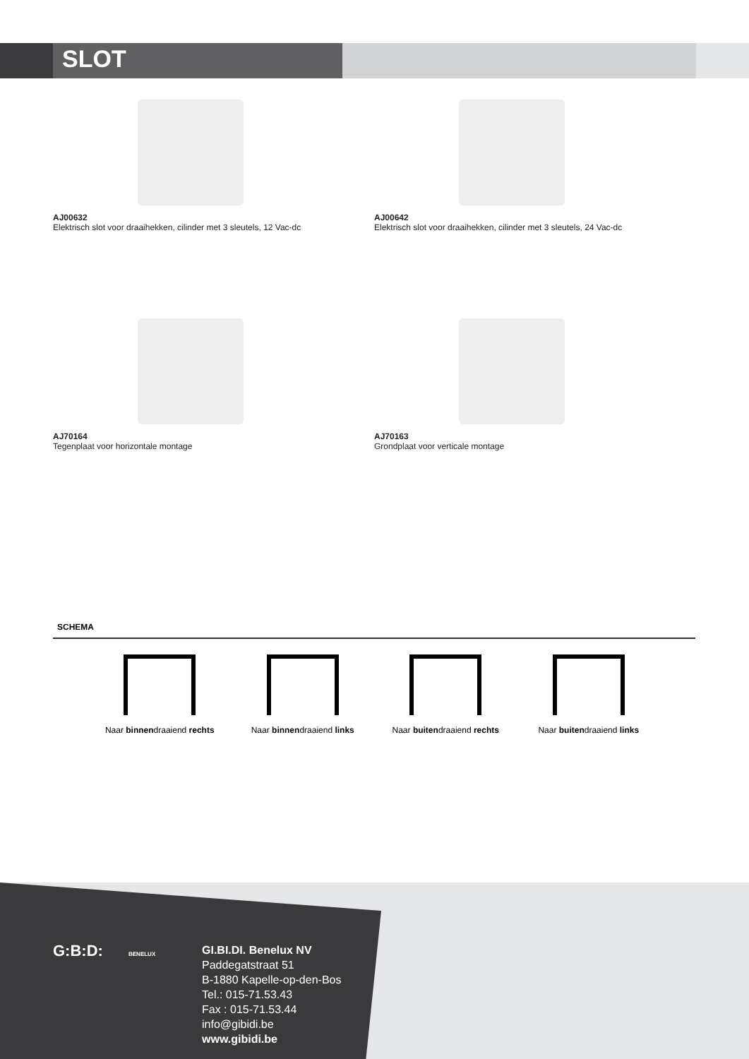SLOT
AJ00632
Elektrisch slot voor draaihekken, cilinder met 3 sleutels, 12 Vac-dc
AJ00642
Elektrisch slot voor draaihekken, cilinder met 3 sleutels, 24 Vac-dc
AJ70164
Tegenplaat voor horizontale montage
AJ70163
Grondplaat voor verticale montage
SCHEMA
Naar binnendraaiend rechts
Naar binnendraaiend links
Naar buitendraaiend rechts
Naar buitendraaiend links
G:B:D: BENELUX
GI.BI.DI. Benelux NV
Paddegatstraat 51
B-1880 Kapelle-op-den-Bos
Tel.: 015-71.53.43
Fax : 015-71.53.44
info@gibidi.be
www.gibidi.be